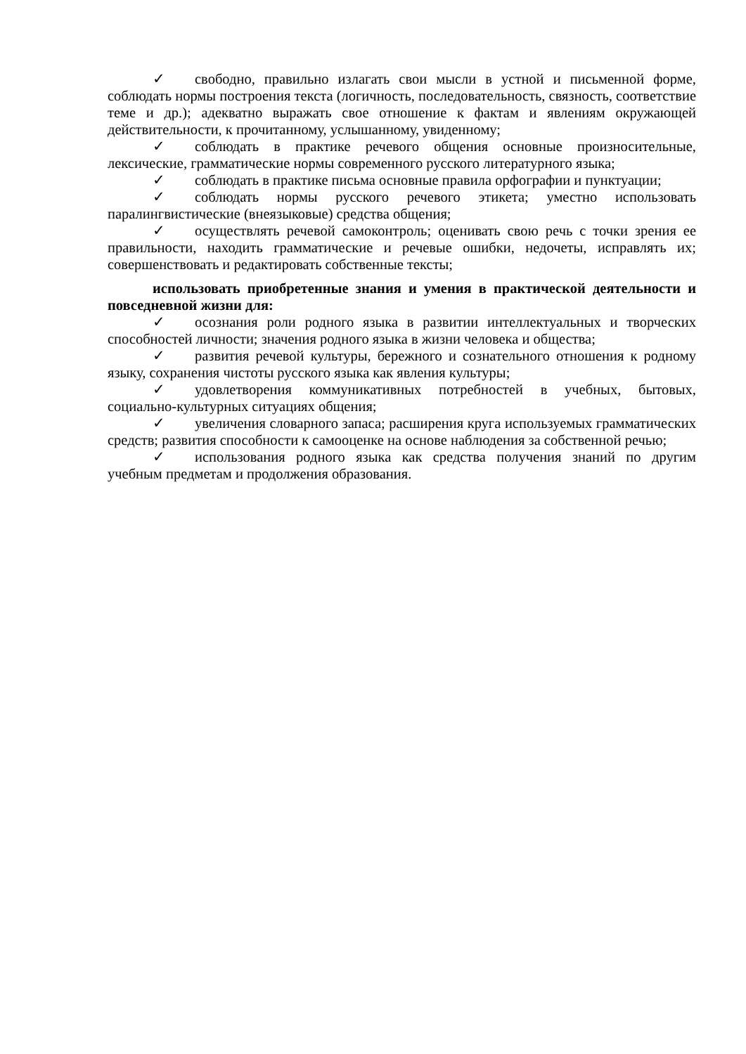✓ свободно, правильно излагать свои мысли в устной и письменной форме, соблюдать нормы построения текста (логичность, последовательность, связность, соответствие теме и др.); адекватно выражать свое отношение к фактам и явлениям окружающей действительности, к прочитанному, услышанному, увиденному;
✓ соблюдать в практике речевого общения основные произносительные, лексические, грамматические нормы современного русского литературного языка;
✓ соблюдать в практике письма основные правила орфографии и пунктуации;
✓ соблюдать нормы русского речевого этикета; уместно использовать паралингвистические (внеязыковые) средства общения;
✓ осуществлять речевой самоконтроль; оценивать свою речь с точки зрения ее правильности, находить грамматические и речевые ошибки, недочеты, исправлять их; совершенствовать и редактировать собственные тексты;
использовать приобретенные знания и умения в практической деятельности и повседневной жизни для:
✓ осознания роли родного языка в развитии интеллектуальных и творческих способностей личности; значения родного языка в жизни человека и общества;
✓ развития речевой культуры, бережного и сознательного отношения к родному языку, сохранения чистоты русского языка как явления культуры;
✓ удовлетворения коммуникативных потребностей в учебных, бытовых, социально-культурных ситуациях общения;
✓ увеличения словарного запаса; расширения круга используемых грамматических средств; развития способности к самооценке на основе наблюдения за собственной речью;
✓ использования родного языка как средства получения знаний по другим учебным предметам и продолжения образования.